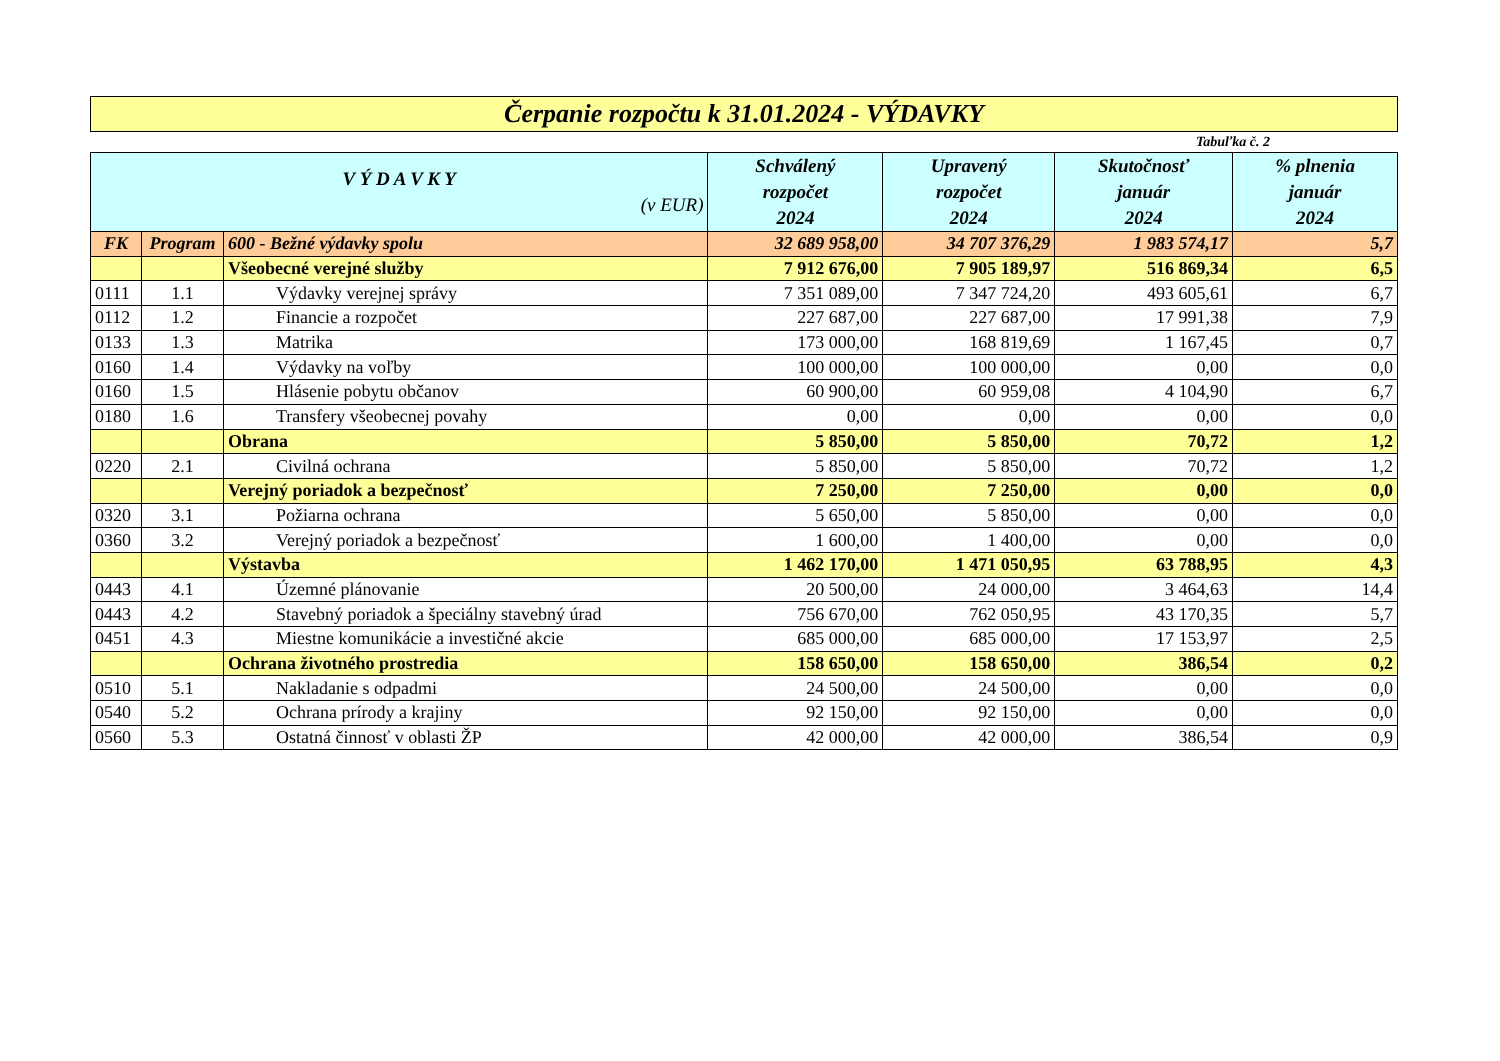Čerpanie rozpočtu k 31.01.2024 - VÝDAVKY
Tabuľka č. 2
| V Ý D A V K Y (v EUR) | | | Schválený rozpočet 2024 | Upravený rozpočet 2024 | Skutočnosť január 2024 | % plnenia január 2024 |
| --- | --- | --- | --- | --- | --- | --- |
| FK | Program | 600 - Bežné výdavky spolu | 32 689 958,00 | 34 707 376,29 | 1 983 574,17 | 5,7 |
| | | Všeobecné verejné služby | 7 912 676,00 | 7 905 189,97 | 516 869,34 | 6,5 |
| 0111 | 1.1 | Výdavky verejnej správy | 7 351 089,00 | 7 347 724,20 | 493 605,61 | 6,7 |
| 0112 | 1.2 | Financie a rozpočet | 227 687,00 | 227 687,00 | 17 991,38 | 7,9 |
| 0133 | 1.3 | Matrika | 173 000,00 | 168 819,69 | 1 167,45 | 0,7 |
| 0160 | 1.4 | Výdavky na voľby | 100 000,00 | 100 000,00 | 0,00 | 0,0 |
| 0160 | 1.5 | Hlásenie pobytu občanov | 60 900,00 | 60 959,08 | 4 104,90 | 6,7 |
| 0180 | 1.6 | Transfery všeobecnej povahy | 0,00 | 0,00 | 0,00 | 0,0 |
| | | Obrana | 5 850,00 | 5 850,00 | 70,72 | 1,2 |
| 0220 | 2.1 | Civilná ochrana | 5 850,00 | 5 850,00 | 70,72 | 1,2 |
| | | Verejný poriadok a bezpečnosť | 7 250,00 | 7 250,00 | 0,00 | 0,0 |
| 0320 | 3.1 | Požiarna ochrana | 5 650,00 | 5 850,00 | 0,00 | 0,0 |
| 0360 | 3.2 | Verejný poriadok a bezpečnosť | 1 600,00 | 1 400,00 | 0,00 | 0,0 |
| | | Výstavba | 1 462 170,00 | 1 471 050,95 | 63 788,95 | 4,3 |
| 0443 | 4.1 | Územné plánovanie | 20 500,00 | 24 000,00 | 3 464,63 | 14,4 |
| 0443 | 4.2 | Stavebný poriadok a špeciálny stavebný úrad | 756 670,00 | 762 050,95 | 43 170,35 | 5,7 |
| 0451 | 4.3 | Miestne komunikácie a investičné akcie | 685 000,00 | 685 000,00 | 17 153,97 | 2,5 |
| | | Ochrana životného prostredia | 158 650,00 | 158 650,00 | 386,54 | 0,2 |
| 0510 | 5.1 | Nakladanie s odpadmi | 24 500,00 | 24 500,00 | 0,00 | 0,0 |
| 0540 | 5.2 | Ochrana prírody a krajiny | 92 150,00 | 92 150,00 | 0,00 | 0,0 |
| 0560 | 5.3 | Ostatná činnosť v oblasti ŽP | 42 000,00 | 42 000,00 | 386,54 | 0,9 |